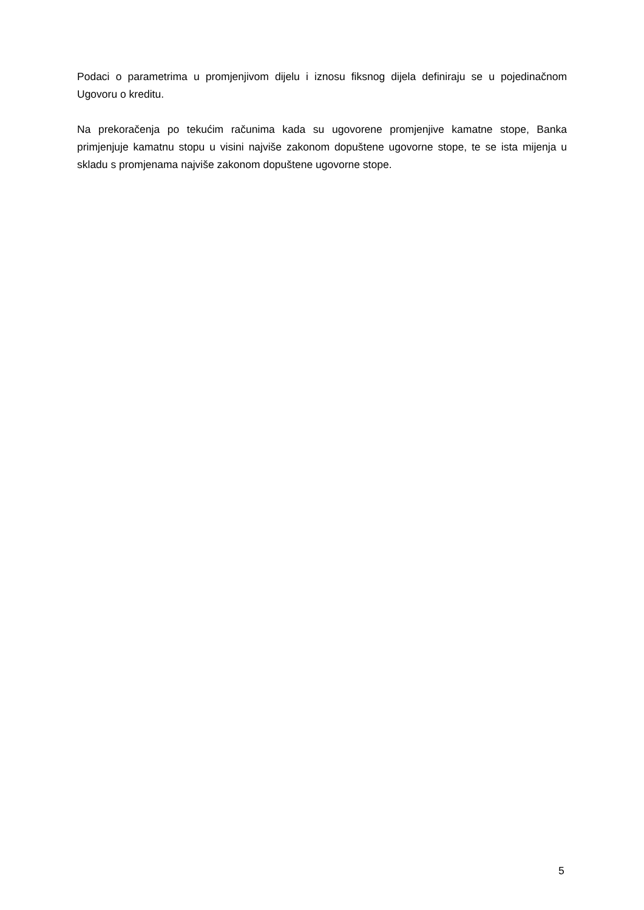Podaci o parametrima u promjenjivom dijelu i iznosu fiksnog dijela definiraju se u pojedinačnom Ugovoru o kreditu.
Na prekoračenja po tekućim računima kada su ugovorene promjenjive kamatne stope, Banka primjenjuje kamatnu stopu u visini najviše zakonom dopuštene ugovorne stope, te se ista mijenja u skladu s promjenama najviše zakonom dopuštene ugovorne stope.
5